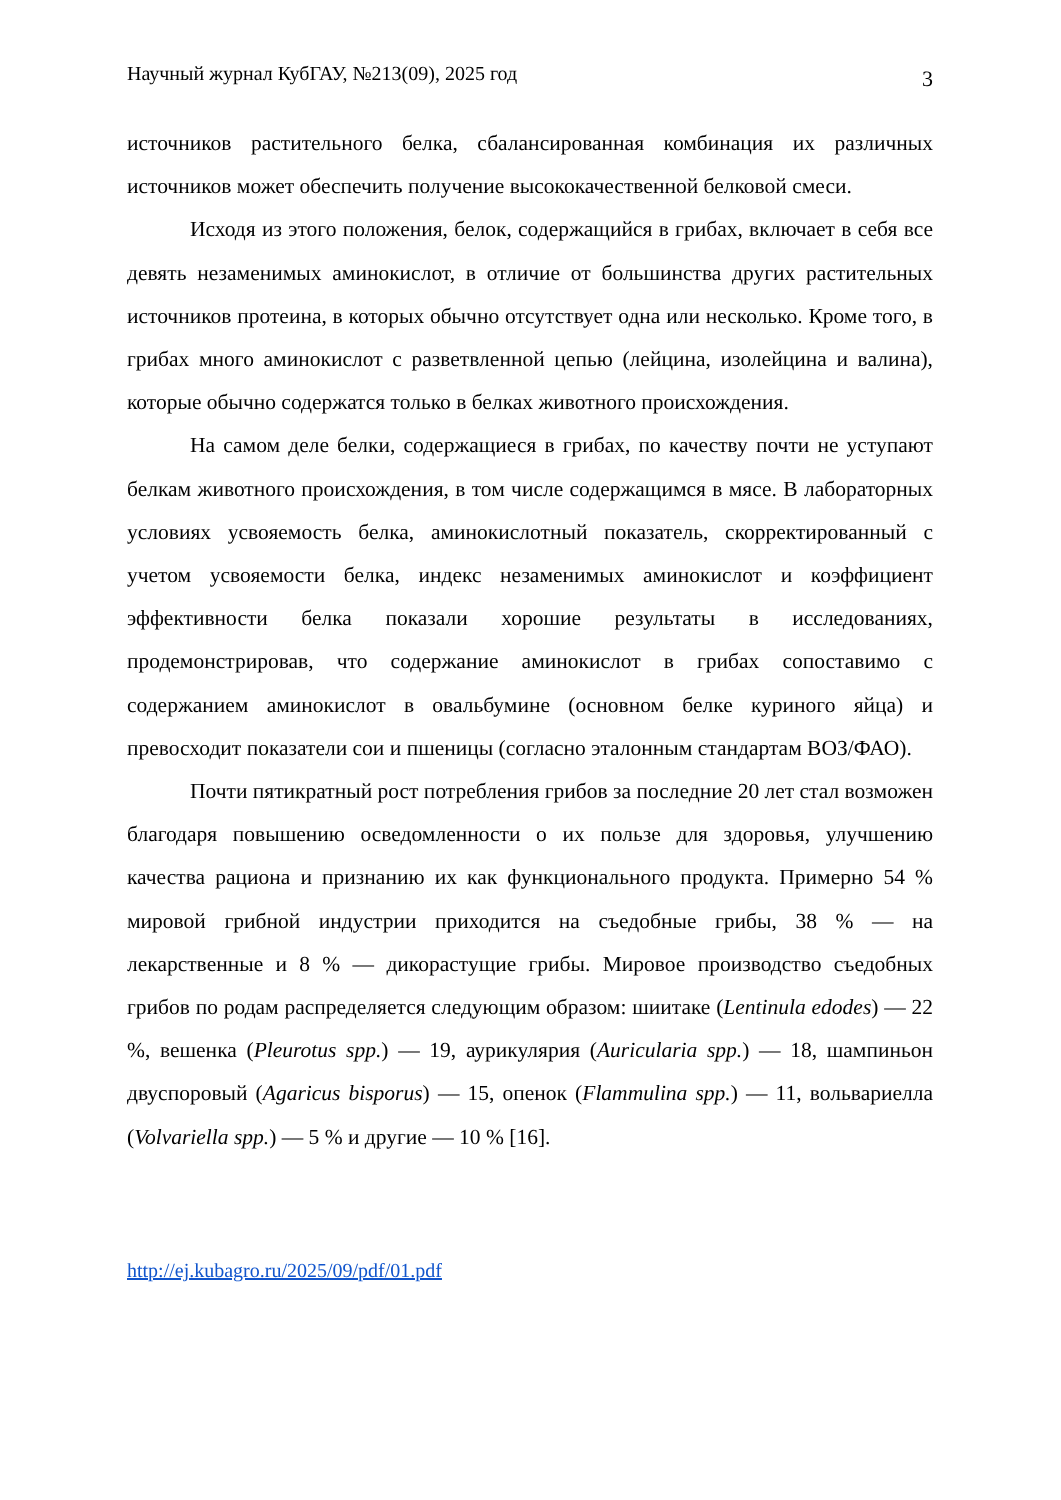Научный журнал КубГАУ, №213(09), 2025 год 3
источников растительного белка, сбалансированная комбинация их различных источников может обеспечить получение высококачественной белковой смеси.
Исходя из этого положения, белок, содержащийся в грибах, включает в себя все девять незаменимых аминокислот, в отличие от большинства других растительных источников протеина, в которых обычно отсутствует одна или несколько. Кроме того, в грибах много аминокислот с разветвленной цепью (лейцина, изолейцина и валина), которые обычно содержатся только в белках животного происхождения.
На самом деле белки, содержащиеся в грибах, по качеству почти не уступают белкам животного происхождения, в том числе содержащимся в мясе. В лабораторных условиях усвояемость белка, аминокислотный показатель, скорректированный с учетом усвояемости белка, индекс незаменимых аминокислот и коэффициент эффективности белка показали хорошие результаты в исследованиях, продемонстрировав, что содержание аминокислот в грибах сопоставимо с содержанием аминокислот в овальбумине (основном белке куриного яйца) и превосходит показатели сои и пшеницы (согласно эталонным стандартам ВОЗ/ФАО).
Почти пятикратный рост потребления грибов за последние 20 лет стал возможен благодаря повышению осведомленности о их пользе для здоровья, улучшению качества рациона и признанию их как функционального продукта. Примерно 54 % мировой грибной индустрии приходится на съедобные грибы, 38 % — на лекарственные и 8 % — дикорастущие грибы. Мировое производство съедобных грибов по родам распределяется следующим образом: шиитаке (Lentinula edodes) — 22 %, вешенка (Pleurotus spp.) — 19, аурикулярия (Auricularia spp.) — 18, шампиньон двуспоровый (Agaricus bisporus) — 15, опенок (Flammulina spp.) — 11, вольвариелла (Volvariella spp.) — 5 % и другие — 10 % [16].
http://ej.kubagro.ru/2025/09/pdf/01.pdf